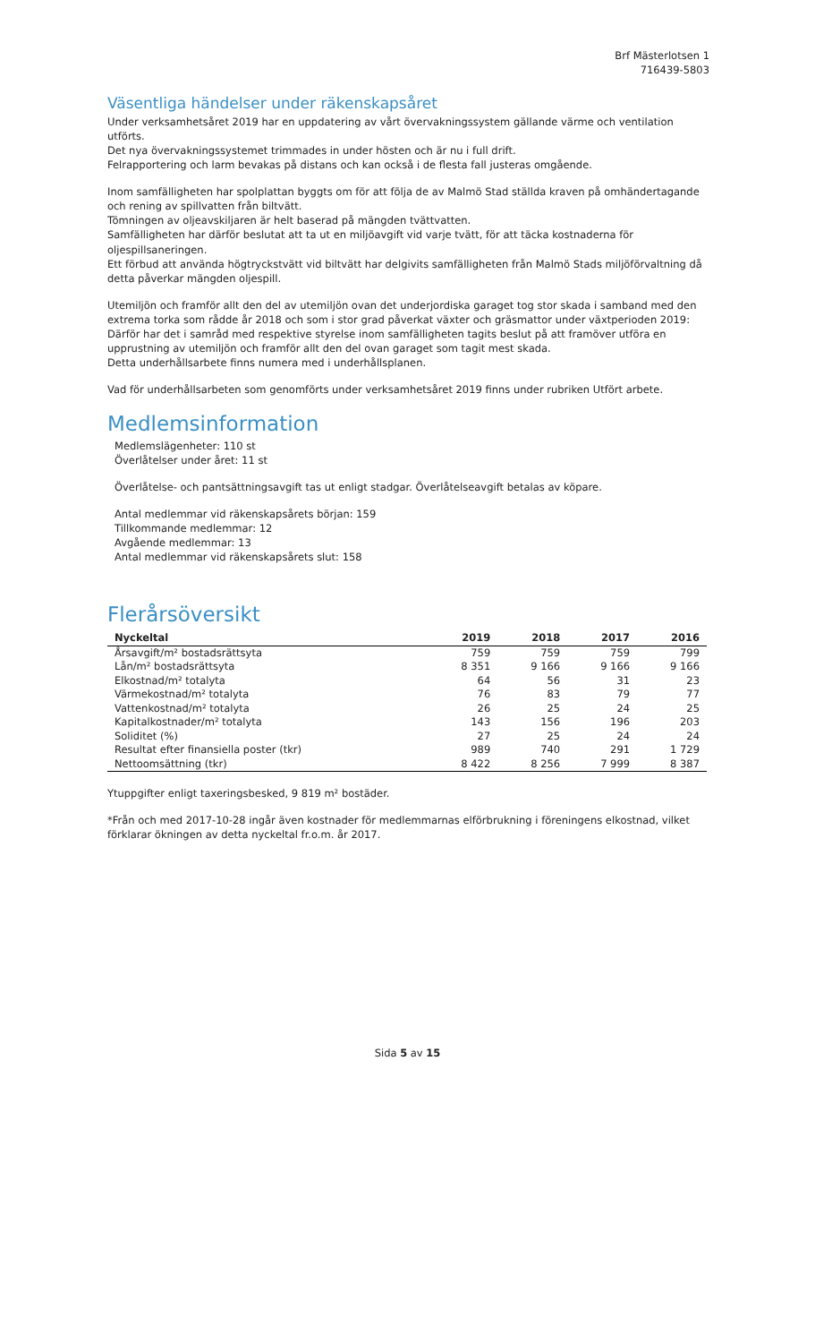Brf Mästerlotsen 1
716439-5803
Väsentliga händelser under räkenskapsåret
Under verksamhetsåret 2019 har en uppdatering av vårt övervakningssystem gällande värme och ventilation utförts.
Det nya övervakningssystemet trimmades in under hösten och är nu i full drift.
Felrapportering och larm bevakas på distans och kan också i de flesta fall justeras omgående.
Inom samfälligheten har spolplattan byggts om för att följa de av Malmö Stad ställda kraven på omhändertagande och rening av spillvatten från biltvätt.
Tömningen av oljeavskiljaren är helt baserad på mängden tvättvatten.
Samfälligheten har därför beslutat att ta ut en miljöavgift vid varje tvätt, för att täcka kostnaderna för oljespillsaneringen.
Ett förbud att använda högtryckstvätt vid biltvätt har delgivits samfälligheten från Malmö Stads miljöförvaltning då detta påverkar mängden oljespill.
Utemiljön och framför allt den del av utemiljön ovan det underjordiska garaget tog stor skada i samband med den extrema torka som rådde år 2018 och som i stor grad påverkat växter och gräsmattor under växtperioden 2019:
Därför har det i samråd med respektive styrelse inom samfälligheten tagits beslut på att framöver utföra en upprustning av utemiljön och framför allt den del ovan garaget som tagit mest skada.
Detta underhållsarbete finns numera med i underhållsplanen.
Vad för underhållsarbeten som genomförts under verksamhetsåret 2019 finns under rubriken Utfört arbete.
Medlemsinformation
Medlemslägenheter: 110 st
Överlåtelser under året: 11 st
Överlåtelse- och pantsättningsavgift tas ut enligt stadgar. Överlåtelseavgift betalas av köpare.
Antal medlemmar vid räkenskapsårets början: 159
Tillkommande medlemmar: 12
Avgående medlemmar: 13
Antal medlemmar vid räkenskapsårets slut: 158
Flerårsöversikt
| Nyckeltal | 2019 | 2018 | 2017 | 2016 |
| --- | --- | --- | --- | --- |
| Årsavgift/m² bostadsrättsyta | 759 | 759 | 759 | 799 |
| Lån/m² bostadsrättsyta | 8 351 | 9 166 | 9 166 | 9 166 |
| Elkostnad/m² totalyta | 64 | 56 | 31 | 23 |
| Värmekostnad/m² totalyta | 76 | 83 | 79 | 77 |
| Vattenkostnad/m² totalyta | 26 | 25 | 24 | 25 |
| Kapitalkostnader/m² totalyta | 143 | 156 | 196 | 203 |
| Soliditet (%) | 27 | 25 | 24 | 24 |
| Resultat efter finansiella poster (tkr) | 989 | 740 | 291 | 1 729 |
| Nettoomsättning (tkr) | 8 422 | 8 256 | 7 999 | 8 387 |
Ytuppgifter enligt taxeringsbesked, 9 819 m² bostäder.
*Från och med 2017-10-28 ingår även kostnader för medlemmarnas elförbrukning i föreningens elkostnad, vilket förklarar ökningen av detta nyckeltal fr.o.m. år 2017.
Sida 5 av 15